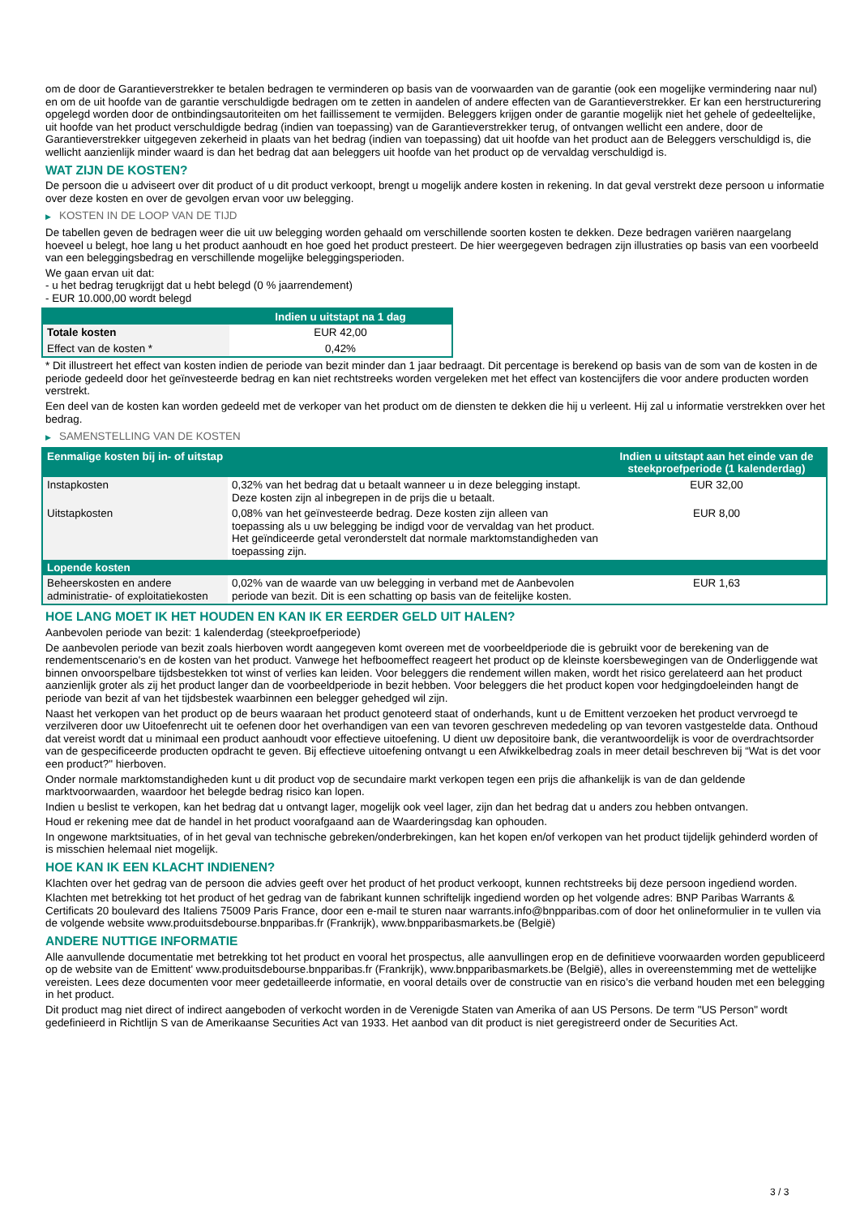om de door de Garantieverstrekker te betalen bedragen te verminderen op basis van de voorwaarden van de garantie (ook een mogelijke vermindering naar nul) en om de uit hoofde van de garantie verschuldigde bedragen om te zetten in aandelen of andere effecten van de Garantieverstrekker. Er kan een herstructurering opgelegd worden door de ontbindingsautoriteiten om het faillissement te vermijden. Beleggers krijgen onder de garantie mogelijk niet het gehele of gedeeltelijke, uit hoofde van het product verschuldigde bedrag (indien van toepassing) van de Garantieverstrekker terug, of ontvangen wellicht een andere, door de Garantieverstrekker uitgegeven zekerheid in plaats van het bedrag (indien van toepassing) dat uit hoofde van het product aan de Beleggers verschuldigd is, die wellicht aanzienlijk minder waard is dan het bedrag dat aan beleggers uit hoofde van het product op de vervaldag verschuldigd is.
WAT ZIJN DE KOSTEN?
De persoon die u adviseert over dit product of u dit product verkoopt, brengt u mogelijk andere kosten in rekening. In dat geval verstrekt deze persoon u informatie over deze kosten en over de gevolgen ervan voor uw belegging.
▶ KOSTEN IN DE LOOP VAN DE TIJD
De tabellen geven de bedragen weer die uit uw belegging worden gehaald om verschillende soorten kosten te dekken. Deze bedragen variëren naargelang hoeveel u belegt, hoe lang u het product aanhoudt en hoe goed het product presteert. De hier weergegeven bedragen zijn illustraties op basis van een voorbeeld van een beleggingsbedrag en verschillende mogelijke beleggingsperioden.
We gaan ervan uit dat:
- u het bedrag terugkrijgt dat u hebt belegd (0 % jaarrendement)
- EUR 10.000,00 wordt belegd
| | Indien u uitstapt na 1 dag |
| --- | --- |
| Totale kosten | EUR 42,00 |
| Effect van de kosten * | 0,42% |
* Dit illustreert het effect van kosten indien de periode van bezit minder dan 1 jaar bedraagt. Dit percentage is berekend op basis van de som van de kosten in de periode gedeeld door het geïnvesteerde bedrag en kan niet rechtstreeks worden vergeleken met het effect van kostencijfers die voor andere producten worden verstrekt.
Een deel van de kosten kan worden gedeeld met de verkoper van het product om de diensten te dekken die hij u verleent. Hij zal u informatie verstrekken over het bedrag.
▶ SAMENSTELLING VAN DE KOSTEN
| Eenmalige kosten bij in- of uitstap | | Indien u uitstapt aan het einde van de steekproefperiode (1 kalenderdag) |
| --- | --- | --- |
| Instapkosten | 0,32% van het bedrag dat u betaalt wanneer u in deze belegging instapt. Deze kosten zijn al inbegrepen in de prijs die u betaalt. | EUR 32,00 |
| Uitstapkosten | 0,08% van het geïnvesteerde bedrag. Deze kosten zijn alleen van toepassing als u uw belegging be indigd voor de vervaldag van het product. Het geïndiceerde getal veronderstelt dat normale marktomstandigheden van toepassing zijn. | EUR 8,00 |
| Lopende kosten | | |
| Beheerskosten en andere administratie- of exploitatiekosten | 0,02% van de waarde van uw belegging in verband met de Aanbevolen periode van bezit. Dit is een schatting op basis van de feitelijke kosten. | EUR 1,63 |
HOE LANG MOET IK HET HOUDEN EN KAN IK ER EERDER GELD UIT HALEN?
Aanbevolen periode van bezit: 1 kalenderdag (steekproefperiode)
De aanbevolen periode van bezit zoals hierboven wordt aangegeven komt overeen met de voorbeeldperiode die is gebruikt voor de berekening van de rendementscenario's en de kosten van het product. Vanwege het hefboomeffect reageert het product op de kleinste koersbewegingen van de Onderliggende wat binnen onvoorspelbare tijdsbestekken tot winst of verlies kan leiden. Voor beleggers die rendement willen maken, wordt het risico gerelateerd aan het product aanzienlijk groter als zij het product langer dan de voorbeeldperiode in bezit hebben. Voor beleggers die het product kopen voor hedgingdoeleinden hangt de periode van bezit af van het tijdsbestek waarbinnen een belegger gehedged wil zijn.
Naast het verkopen van het product op de beurs waaraan het product genoteerd staat of onderhands, kunt u de Emittent verzoeken het product vervroegd te verzilveren door uw Uitoefenrecht uit te oefenen door het overhandigen van een van tevoren geschreven mededeling op van tevoren vastgestelde data. Onthoud dat vereist wordt dat u minimaal een product aanhoudt voor effectieve uitoefening. U dient uw depositoire bank, die verantwoordelijk is voor de overdrachtsorder van de gespecificeerde producten opdracht te geven. Bij effectieve uitoefening ontvangt u een Afwikkelbedrag zoals in meer detail beschreven bij “Wat is det voor een product?" hierboven.
Onder normale marktomstandigheden kunt u dit product vop de secundaire markt verkopen tegen een prijs die afhankelijk is van de dan geldende marktvoorwaarden, waardoor het belegde bedrag risico kan lopen.
Indien u beslist te verkopen, kan het bedrag dat u ontvangt lager, mogelijk ook veel lager, zijn dan het bedrag dat u anders zou hebben ontvangen.
Houd er rekening mee dat de handel in het product voorafgaand aan de Waarderingsdag kan ophouden.
In ongewone marktsituaties, of in het geval van technische gebreken/onderbrekingen, kan het kopen en/of verkopen van het product tijdelijk gehinderd worden of is misschien helemaal niet mogelijk.
HOE KAN IK EEN KLACHT INDIENEN?
Klachten over het gedrag van de persoon die advies geeft over het product of het product verkoopt, kunnen rechtstreeks bij deze persoon ingediend worden.
Klachten met betrekking tot het product of het gedrag van de fabrikant kunnen schriftelijk ingediend worden op het volgende adres: BNP Paribas Warrants & Certificats 20 boulevard des Italiens 75009 Paris France, door een e-mail te sturen naar warrants.info@bnpparibas.com of door het onlineformulier in te vullen via de volgende website www.produitsdebourse.bnpparibas.fr (Frankrijk), www.bnpparibasmarkets.be (België)
ANDERE NUTTIGE INFORMATIE
Alle aanvullende documentatie met betrekking tot het product en vooral het prospectus, alle aanvullingen erop en de definitieve voorwaarden worden gepubliceerd op de website van de Emittent' www.produitsdebourse.bnpparibas.fr (Frankrijk), www.bnpparibasmarkets.be (België), alles in overeenstemming met de wettelijke vereisten. Lees deze documenten voor meer gedetailleerde informatie, en vooral details over de constructie van en risico’s die verband houden met een belegging in het product.
Dit product mag niet direct of indirect aangeboden of verkocht worden in de Verenigde Staten van Amerika of aan US Persons. De term "US Person" wordt gedefinieerd in Richtlijn S van de Amerikaanse Securities Act van 1933. Het aanbod van dit product is niet geregistreerd onder de Securities Act.
3 / 3